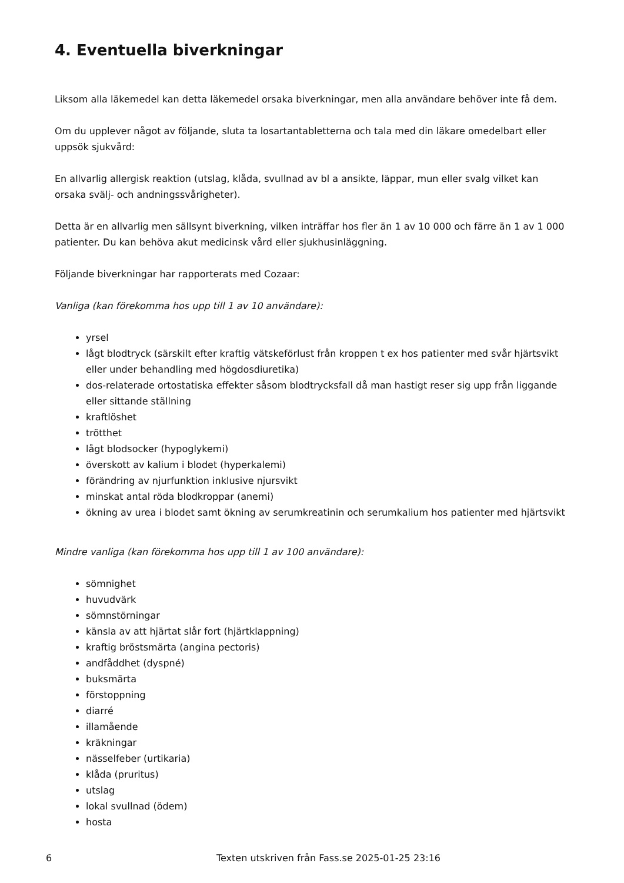4. Eventuella biverkningar
Liksom alla läkemedel kan detta läkemedel orsaka biverkningar, men alla användare behöver inte få dem.
Om du upplever något av följande, sluta ta losartantabletterna och tala med din läkare omedelbart eller uppsök sjukvård:
En allvarlig allergisk reaktion (utslag, klåda, svullnad av bl a ansikte, läppar, mun eller svalg vilket kan orsaka svälj- och andningssvårigheter).
Detta är en allvarlig men sällsynt biverkning, vilken inträffar hos fler än 1 av 10 000 och färre än 1 av 1 000 patienter. Du kan behöva akut medicinsk vård eller sjukhusinläggning.
Följande biverkningar har rapporterats med Cozaar:
Vanliga (kan förekomma hos upp till 1 av 10 användare):
yrsel
lågt blodtryck (särskilt efter kraftig vätskeförlust från kroppen t ex hos patienter med svår hjärtsvikt eller under behandling med högdosdiuretika)
dos-relaterade ortostatiska effekter såsom blodtrycksfall då man hastigt reser sig upp från liggande eller sittande ställning
kraftlöshet
trötthet
lågt blodsocker (hypoglykemi)
överskott av kalium i blodet (hyperkalemi)
förändring av njurfunktion inklusive njursvikt
minskat antal röda blodkroppar (anemi)
ökning av urea i blodet samt ökning av serumkreatinin och serumkalium hos patienter med hjärtsvikt
Mindre vanliga (kan förekomma hos upp till 1 av 100 användare):
sömnighet
huvudvärk
sömnstörningar
känsla av att hjärtat slår fort (hjärtklappning)
kraftig bröstsmärta (angina pectoris)
andfåddhet (dyspné)
buksmärta
förstoppning
diarré
illamående
kräkningar
nässelfeber (urtikaria)
klåda (pruritus)
utslag
lokal svullnad (ödem)
hosta
6 Texten utskriven från Fass.se 2025-01-25 23:16